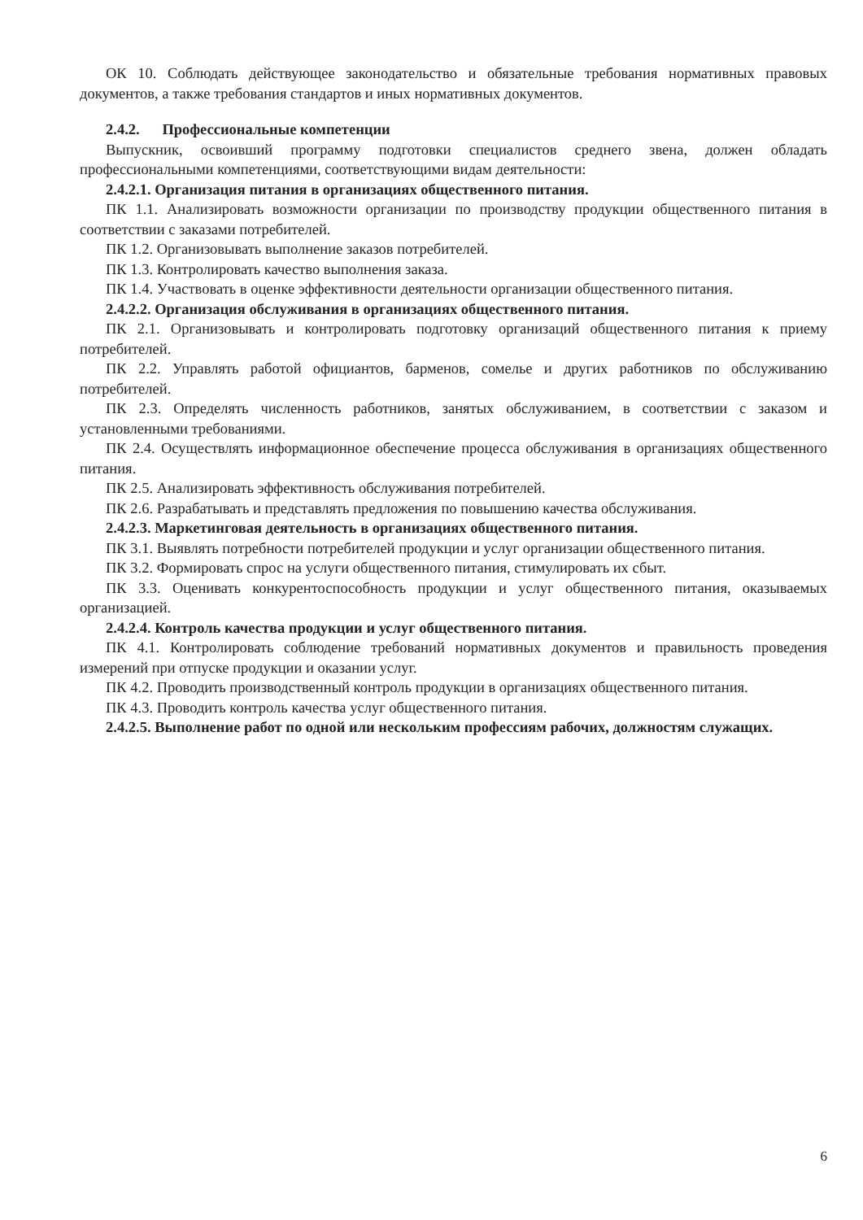ОК 10. Соблюдать действующее законодательство и обязательные требования нормативных правовых документов, а также требования стандартов и иных нормативных документов.
2.4.2. Профессиональные компетенции
Выпускник, освоивший программу подготовки специалистов среднего звена, должен обладать профессиональными компетенциями, соответствующими видам деятельности:
2.4.2.1. Организация питания в организациях общественного питания.
ПК 1.1. Анализировать возможности организации по производству продукции общественного питания в соответствии с заказами потребителей.
ПК 1.2. Организовывать выполнение заказов потребителей.
ПК 1.3. Контролировать качество выполнения заказа.
ПК 1.4. Участвовать в оценке эффективности деятельности организации общественного питания.
2.4.2.2. Организация обслуживания в организациях общественного питания.
ПК 2.1. Организовывать и контролировать подготовку организаций общественного питания к приему потребителей.
ПК 2.2. Управлять работой официантов, барменов, сомелье и других работников по обслуживанию потребителей.
ПК 2.3. Определять численность работников, занятых обслуживанием, в соответствии с заказом и установленными требованиями.
ПК 2.4. Осуществлять информационное обеспечение процесса обслуживания в организациях общественного питания.
ПК 2.5. Анализировать эффективность обслуживания потребителей.
ПК 2.6. Разрабатывать и представлять предложения по повышению качества обслуживания.
2.4.2.3. Маркетинговая деятельность в организациях общественного питания.
ПК 3.1. Выявлять потребности потребителей продукции и услуг организации общественного питания.
ПК 3.2. Формировать спрос на услуги общественного питания, стимулировать их сбыт.
ПК 3.3. Оценивать конкурентоспособность продукции и услуг общественного питания, оказываемых организацией.
2.4.2.4. Контроль качества продукции и услуг общественного питания.
ПК 4.1. Контролировать соблюдение требований нормативных документов и правильность проведения измерений при отпуске продукции и оказании услуг.
ПК 4.2. Проводить производственный контроль продукции в организациях общественного питания.
ПК 4.3. Проводить контроль качества услуг общественного питания.
2.4.2.5. Выполнение работ по одной или нескольким профессиям рабочих, должностям служащих.
6